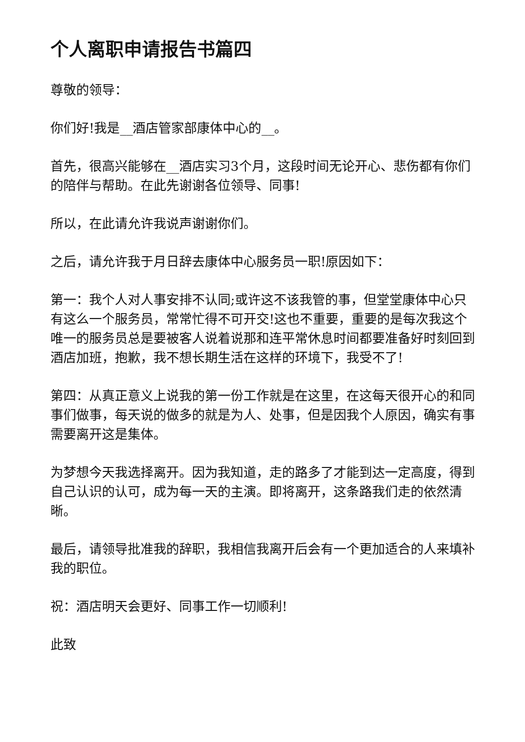个人离职申请报告书篇四
尊敬的领导：
你们好!我是__酒店管家部康体中心的__。
首先，很高兴能够在__酒店实习3个月，这段时间无论开心、悲伤都有你们的陪伴与帮助。在此先谢谢各位领导、同事!
所以，在此请允许我说声谢谢你们。
之后，请允许我于月日辞去康体中心服务员一职!原因如下：
第一：我个人对人事安排不认同;或许这不该我管的事，但堂堂康体中心只有这么一个服务员，常常忙得不可开交!这也不重要，重要的是每次我这个唯一的服务员总是要被客人说着说那和连平常休息时间都要准备好时刻回到酒店加班，抱歉，我不想长期生活在这样的环境下，我受不了!
第四：从真正意义上说我的第一份工作就是在这里，在这每天很开心的和同事们做事，每天说的做多的就是为人、处事，但是因我个人原因，确实有事需要离开这是集体。
为梦想今天我选择离开。因为我知道，走的路多了才能到达一定高度，得到自己认识的认可，成为每一天的主演。即将离开，这条路我们走的依然清晰。
最后，请领导批准我的辞职，我相信我离开后会有一个更加适合的人来填补我的职位。
祝：酒店明天会更好、同事工作一切顺利!
此致